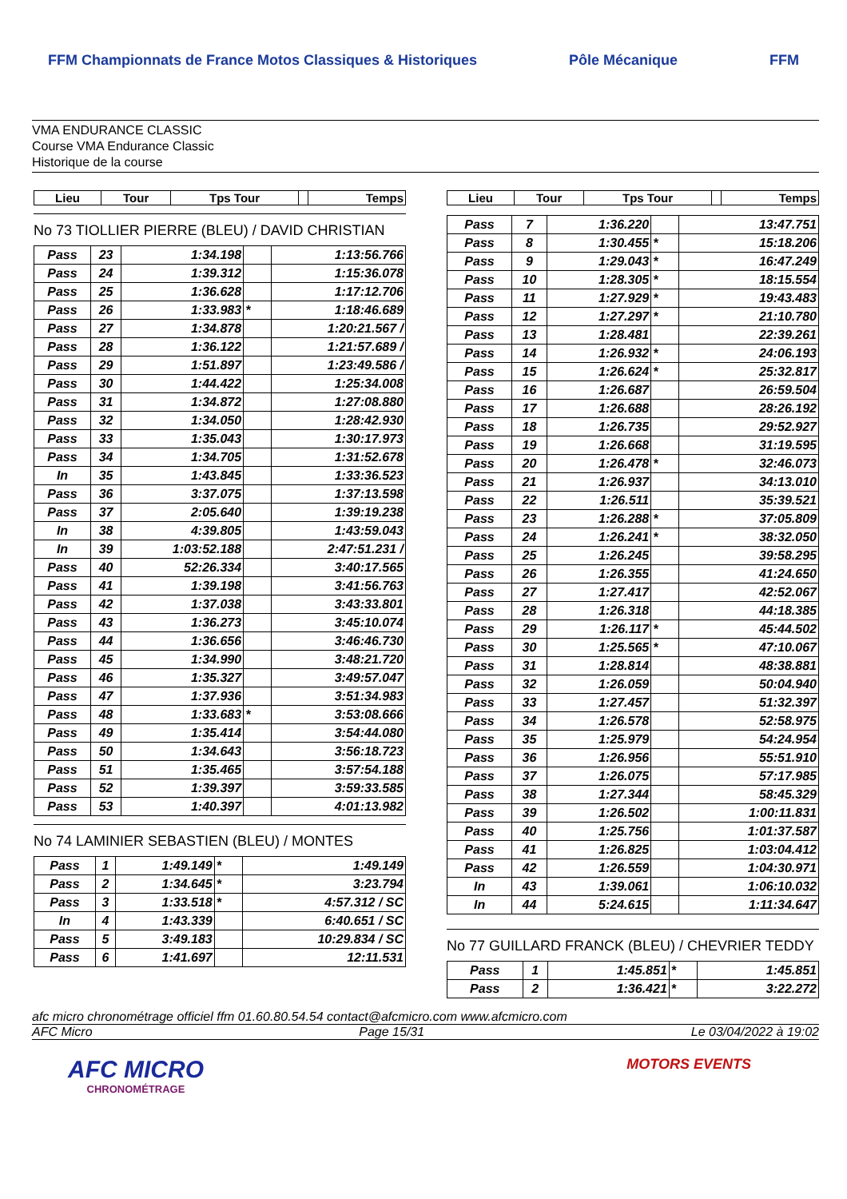FFM Championnats de France Motos Classiques & Historiques
Pôle Mécanique FFM
VMA ENDURANCE CLASSIC
Course VMA Endurance Classic
Historique de la course
| Lieu | Tour | Tps Tour | | Temps |
| --- | --- | --- | --- | --- |
No 73 TIOLLIER PIERRE (BLEU) / DAVID CHRISTIAN
| Pass | 23 | 1:34.198 | | 1:13:56.766 |
| Pass | 24 | 1:39.312 | | 1:15:36.078 |
| Pass | 25 | 1:36.628 | | 1:17:12.706 |
| Pass | 26 | 1:33.983 | * | 1:18:46.689 |
| Pass | 27 | 1:34.878 | | 1:20:21.567 / |
| Pass | 28 | 1:36.122 | | 1:21:57.689 / |
| Pass | 29 | 1:51.897 | | 1:23:49.586 / |
| Pass | 30 | 1:44.422 | | 1:25:34.008 |
| Pass | 31 | 1:34.872 | | 1:27:08.880 |
| Pass | 32 | 1:34.050 | | 1:28:42.930 |
| Pass | 33 | 1:35.043 | | 1:30:17.973 |
| Pass | 34 | 1:34.705 | | 1:31:52.678 |
| In | 35 | 1:43.845 | | 1:33:36.523 |
| Pass | 36 | 3:37.075 | | 1:37:13.598 |
| Pass | 37 | 2:05.640 | | 1:39:19.238 |
| In | 38 | 4:39.805 | | 1:43:59.043 |
| In | 39 | 1:03:52.188 | | 2:47:51.231 / |
| Pass | 40 | 52:26.334 | | 3:40:17.565 |
| Pass | 41 | 1:39.198 | | 3:41:56.763 |
| Pass | 42 | 1:37.038 | | 3:43:33.801 |
| Pass | 43 | 1:36.273 | | 3:45:10.074 |
| Pass | 44 | 1:36.656 | | 3:46:46.730 |
| Pass | 45 | 1:34.990 | | 3:48:21.720 |
| Pass | 46 | 1:35.327 | | 3:49:57.047 |
| Pass | 47 | 1:37.936 | | 3:51:34.983 |
| Pass | 48 | 1:33.683 | * | 3:53:08.666 |
| Pass | 49 | 1:35.414 | | 3:54:44.080 |
| Pass | 50 | 1:34.643 | | 3:56:18.723 |
| Pass | 51 | 1:35.465 | | 3:57:54.188 |
| Pass | 52 | 1:39.397 | | 3:59:33.585 |
| Pass | 53 | 1:40.397 | | 4:01:13.982 |
No 74 LAMINIER SEBASTIEN (BLEU) / MONTES
| Pass | 1 | 1:49.149 | * | 1:49.149 |
| Pass | 2 | 1:34.645 | * | 3:23.794 |
| Pass | 3 | 1:33.518 | * | 4:57.312 / SC |
| In | 4 | 1:43.339 | | 6:40.651 / SC |
| Pass | 5 | 3:49.183 | | 10:29.834 / SC |
| Pass | 6 | 1:41.697 | | 12:11.531 |
| Lieu | Tour | Tps Tour | | Temps |
| --- | --- | --- | --- | --- |
| Pass | 7 | 1:36.220 | | 13:47.751 |
| Pass | 8 | 1:30.455 | * | 15:18.206 |
| Pass | 9 | 1:29.043 | * | 16:47.249 |
| Pass | 10 | 1:28.305 | * | 18:15.554 |
| Pass | 11 | 1:27.929 | * | 19:43.483 |
| Pass | 12 | 1:27.297 | * | 21:10.780 |
| Pass | 13 | 1:28.481 | | 22:39.261 |
| Pass | 14 | 1:26.932 | * | 24:06.193 |
| Pass | 15 | 1:26.624 | * | 25:32.817 |
| Pass | 16 | 1:26.687 | | 26:59.504 |
| Pass | 17 | 1:26.688 | | 28:26.192 |
| Pass | 18 | 1:26.735 | | 29:52.927 |
| Pass | 19 | 1:26.668 | | 31:19.595 |
| Pass | 20 | 1:26.478 | * | 32:46.073 |
| Pass | 21 | 1:26.937 | | 34:13.010 |
| Pass | 22 | 1:26.511 | | 35:39.521 |
| Pass | 23 | 1:26.288 | * | 37:05.809 |
| Pass | 24 | 1:26.241 | * | 38:32.050 |
| Pass | 25 | 1:26.245 | | 39:58.295 |
| Pass | 26 | 1:26.355 | | 41:24.650 |
| Pass | 27 | 1:27.417 | | 42:52.067 |
| Pass | 28 | 1:26.318 | | 44:18.385 |
| Pass | 29 | 1:26.117 | * | 45:44.502 |
| Pass | 30 | 1:25.565 | * | 47:10.067 |
| Pass | 31 | 1:28.814 | | 48:38.881 |
| Pass | 32 | 1:26.059 | | 50:04.940 |
| Pass | 33 | 1:27.457 | | 51:32.397 |
| Pass | 34 | 1:26.578 | | 52:58.975 |
| Pass | 35 | 1:25.979 | | 54:24.954 |
| Pass | 36 | 1:26.956 | | 55:51.910 |
| Pass | 37 | 1:26.075 | | 57:17.985 |
| Pass | 38 | 1:27.344 | | 58:45.329 |
| Pass | 39 | 1:26.502 | | 1:00:11.831 |
| Pass | 40 | 1:25.756 | | 1:01:37.587 |
| Pass | 41 | 1:26.825 | | 1:03:04.412 |
| Pass | 42 | 1:26.559 | | 1:04:30.971 |
| In | 43 | 1:39.061 | | 1:06:10.032 |
| In | 44 | 5:24.615 | | 1:11:34.647 |
No 77 GUILLARD FRANCK (BLEU) / CHEVRIER TEDDY
| Pass | 1 | 1:45.851 | * | 1:45.851 |
| Pass | 2 | 1:36.421 | * | 3:22.272 |
afc micro chronométrage officiel ffm 01.60.80.54.54 contact@afcmicro.com www.afcmicro.com
AFC Micro Page 15/31 Le 03/04/2022 à 19:02
AFC MICRO
CHRONOMÉTRAGE
MOTORS EVENTS